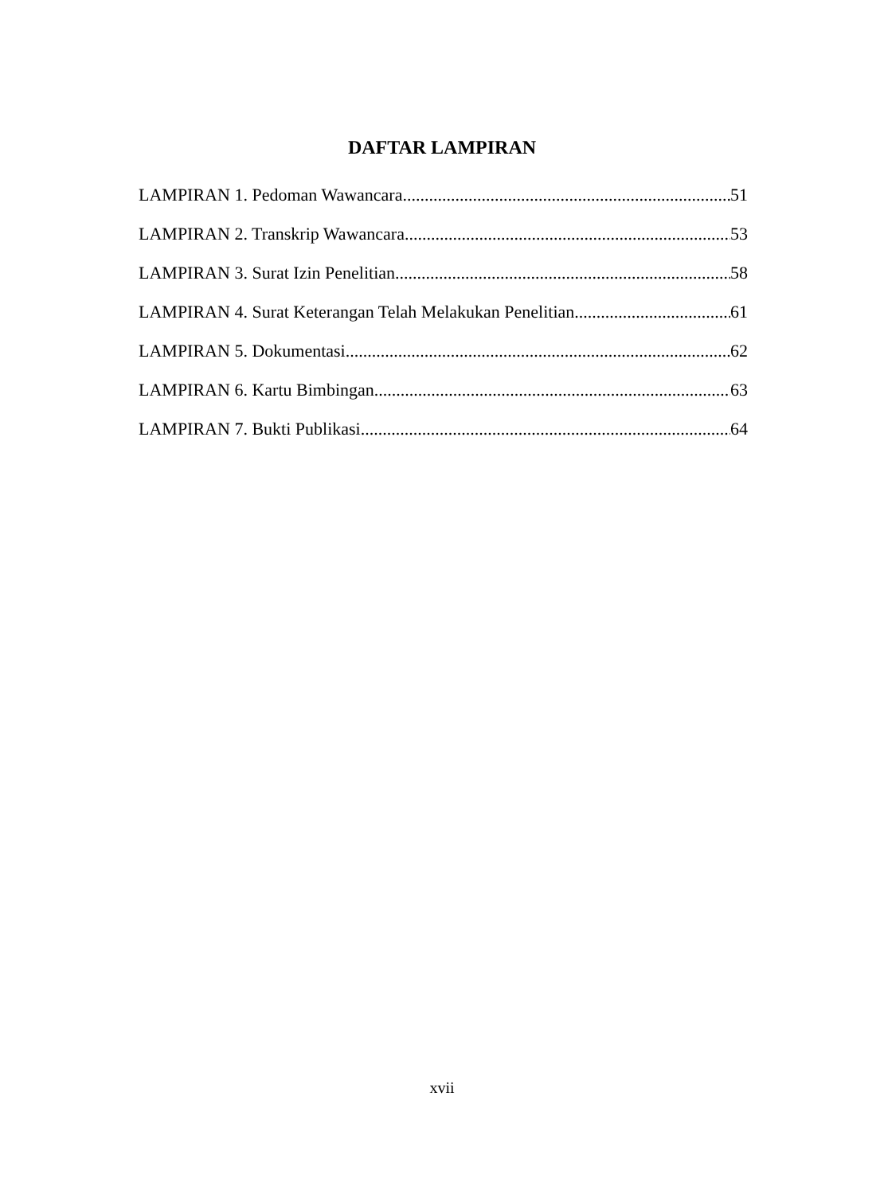DAFTAR LAMPIRAN
LAMPIRAN 1. Pedoman Wawancara 51
LAMPIRAN 2. Transkrip Wawancara 53
LAMPIRAN 3. Surat Izin Penelitian 58
LAMPIRAN 4. Surat Keterangan Telah Melakukan Penelitian 61
LAMPIRAN 5. Dokumentasi 62
LAMPIRAN 6. Kartu Bimbingan 63
LAMPIRAN 7. Bukti Publikasi 64
xvii